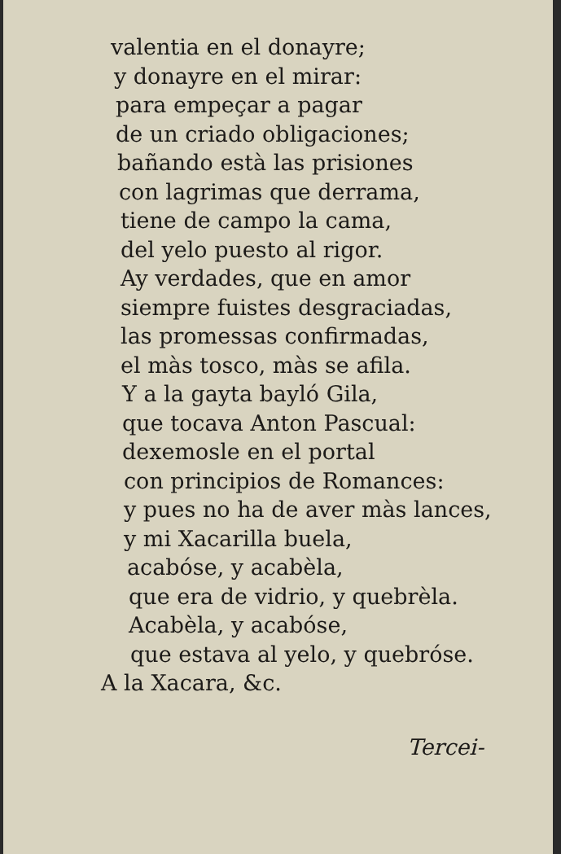valentia en el donayre;
y donayre en el mirar:
para empeçar a pagar
de un criado obligaciones;
bañando està las prisiones
con lagrimas que derrama,
tiene de campo la cama,
del yelo puesto al rigor.
Ay verdades, que en amor
siempre fuistes desgraciadas,
las promessas confirmadas,
el màs tosco, màs se afila.
Y a la gayta bayló Gila,
que tocava Anton Pascual:
dexemosle en el portal
con principios de Romances:
y pues no ha de aver màs lances,
y mi Xacarilla buela,
acabóse, y acabèla,
que era de vidrio, y quebrèla.
Acabèla, y acabóse,
que estava al yelo, y quebróse.
A la Xacara, &c.
Tercei-